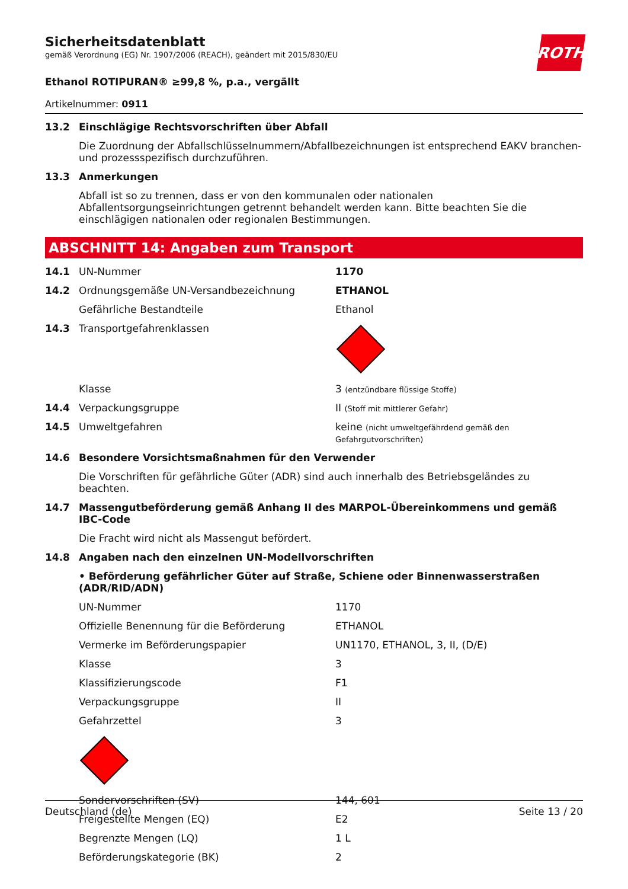ROTH
Sicherheitsdatenblatt
gemäß Verordnung (EG) Nr. 1907/2006 (REACH), geändert mit 2015/830/EU
Ethanol ROTIPURAN® ≥99,8 %, p.a., vergällt
Artikelnummer: 0911
| 13.2 | Einschlägige Rechtsvorschriften über Abfall |
| | Die Zuordnung der Abfallschlüsselnummern/Abfallbezeichnungen ist entsprechend EAKV branchen- und prozessspezifisch durchzuführen. |
| 13.3 | Anmerkungen |
| | Abfall ist so zu trennen, dass er von den kommunalen oder nationalen Abfallentsorgungseinrichtungen getrennt behandelt werden kann. Bitte beachten Sie die einschlägigen nationalen oder regionalen Bestimmungen. |
ABSCHNITT 14: Angaben zum Transport
| 14.1 | UN-Nummer | 1170 |
| 14.2 | Ordnungsgemäße UN-Versandbezeichnung | ETHANOL |
| | Gefährliche Bestandteile | Ethanol |
| 14.3 | Transportgefahrenklassen | |
| | Klasse | 3 (entzündbare flüssige Stoffe) |
| 14.4 | Verpackungsgruppe | II (Stoff mit mittlerer Gefahr) |
| 14.5 | Umweltgefahren | keine (nicht umweltgefährdend gemäß den Gefahrgutvorschriften) |
| 14.6 | Besondere Vorsichtsmaßnahmen für den Verwender | |
| | Die Vorschriften für gefährliche Güter (ADR) sind auch innerhalb des Betriebsgeländes zu beachten. | |
| 14.7 | Massengutbeförderung gemäß Anhang II des MARPOL-Übereinkommens und gemäß IBC-Code | |
| | Die Fracht wird nicht als Massengut befördert. | |
| 14.8 | Angaben nach den einzelnen UN-Modellvorschriften | |
| | • Beförderung gefährlicher Güter auf Straße, Schiene oder Binnenwasserstraßen (ADR/RID/ADN) | |
| | UN-Nummer | 1170 |
| | Offizielle Benennung für die Beförderung | ETHANOL |
| | Vermerke im Beförderungspapier | UN1170, ETHANOL, 3, II, (D/E) |
| | Klasse | 3 |
| | Klassifizierungscode | F1 |
| | Verpackungsgruppe | II |
| | Gefahrzettel | 3 |
| | Sondervorschriften (SV) | 144, 601 |
| | Freigestellte Mengen (EQ) | E2 |
| | Begrenzte Mengen (LQ) | 1 L |
| | Beförderungskategorie (BK) | 2 |
Deutschland (de) Seite 13 / 20